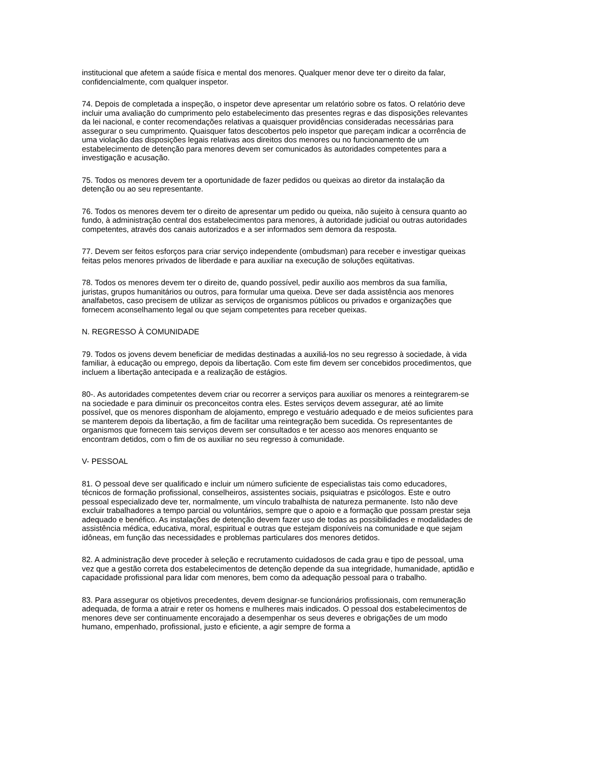institucional que afetem a saúde física e mental dos menores. Qualquer menor deve ter o direito da falar, confidencialmente, com qualquer inspetor.
74. Depois de completada a inspeção, o inspetor deve apresentar um relatório sobre os fatos. O relatório deve incluir uma avaliação do cumprimento pelo estabelecimento das presentes regras e das disposições relevantes da lei nacional, e conter recomendações relativas a quaisquer providências consideradas necessárias para assegurar o seu cumprimento. Quaisquer fatos descobertos pelo inspetor que pareçam indicar a ocorrência de uma violação das disposições legais relativas aos direitos dos menores ou no funcionamento de um estabelecimento de detenção para menores devem ser comunicados às autoridades competentes para a investigação e acusação.
75. Todos os menores devem ter a oportunidade de fazer pedidos ou queixas ao diretor da instalação da detenção ou ao seu representante.
76. Todos os menores devem ter o direito de apresentar um pedido ou queixa, não sujeito à censura quanto ao fundo, à administração central dos estabelecimentos para menores, à autoridade judicial ou outras autoridades competentes, através dos canais autorizados e a ser informados sem demora da resposta.
77. Devem ser feitos esforços para criar serviço independente (ombudsman) para receber e investigar queixas feitas pelos menores privados de liberdade e para auxiliar na execução de soluções eqüitativas.
78. Todos os menores devem ter o direito de, quando possível, pedir auxílio aos membros da sua família, juristas, grupos humanitários ou outros, para formular uma queixa. Deve ser dada assistência aos menores analfabetos, caso precisem de utilizar as serviços de organismos públicos ou privados e organizações que fornecem aconselhamento legal ou que sejam competentes para receber queixas.
N. REGRESSO À COMUNIDADE
79. Todos os jovens devem beneficiar de medidas destinadas a auxiliá-los no seu regresso à sociedade, à vida familiar, à educação ou emprego, depois da libertação. Com este fim devem ser concebidos procedimentos, que incluem a libertação antecipada e a realização de estágios.
80-. As autoridades competentes devem criar ou recorrer a serviços para auxiliar os menores a reintegrarem-se na sociedade e para diminuir os preconceitos contra eles. Estes serviços devem assegurar, até ao limite possível, que os menores disponham de alojamento, emprego e vestuário adequado e de meios suficientes para se manterem depois da libertação, a fim de facilitar uma reintegração bem sucedida. Os representantes de organismos que fornecem tais serviços devem ser consultados e ter acesso aos menores enquanto se encontram detidos, com o fim de os auxiliar no seu regresso à comunidade.
V- PESSOAL
81. O pessoal deve ser qualificado e incluir um número suficiente de especialistas tais como educadores, técnicos de formação profissional, conselheiros, assistentes sociais, psiquiatras e psicólogos. Este e outro pessoal especializado deve ter, normalmente, um vínculo trabalhista de natureza permanente. Isto não deve excluir trabalhadores a tempo parcial ou voluntários, sempre que o apoio e a formação que possam prestar seja adequado e benéfico. As instalações de detenção devem fazer uso de todas as possibilidades e modalidades de assistência médica, educativa, moral, espiritual e outras que estejam disponíveis na comunidade e que sejam idôneas, em função das necessidades e problemas particulares dos menores detidos.
82. A administração deve proceder à seleção e recrutamento cuidadosos de cada grau e tipo de pessoal, uma vez que a gestão correta dos estabelecimentos de detenção depende da sua integridade, humanidade, aptidão e capacidade profissional para lidar com menores, bem como da adequação pessoal para o trabalho.
83. Para assegurar os objetivos precedentes, devem designar-se funcionários profissionais, com remuneração adequada, de forma a atrair e reter os homens e mulheres mais indicados. O pessoal dos estabelecimentos de menores deve ser continuamente encorajado a desempenhar os seus deveres e obrigações de um modo humano, empenhado, profissional, justo e eficiente, a agir sempre de forma a